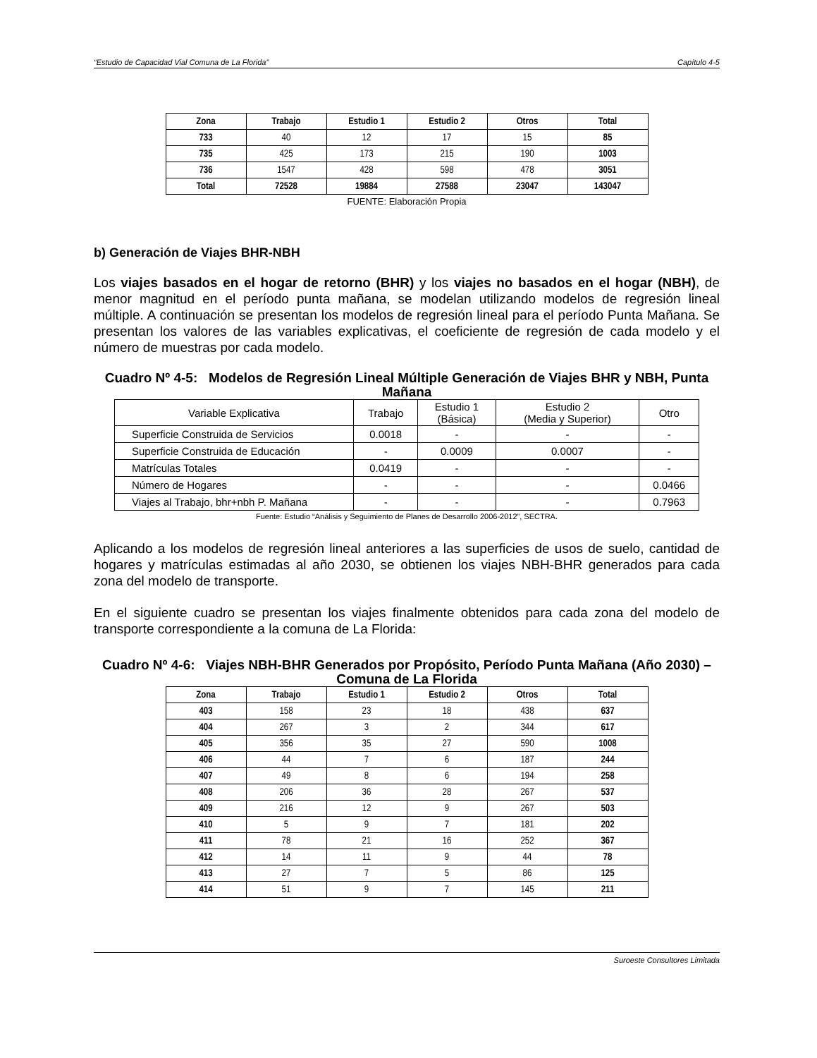“Estudio de Capacidad Vial Comuna de La Florida” Capítulo 4-5
| Zona | Trabajo | Estudio 1 | Estudio 2 | Otros | Total |
| --- | --- | --- | --- | --- | --- |
| 733 | 40 | 12 | 17 | 15 | 85 |
| 735 | 425 | 173 | 215 | 190 | 1003 |
| 736 | 1547 | 428 | 598 | 478 | 3051 |
| Total | 72528 | 19884 | 27588 | 23047 | 143047 |
FUENTE: Elaboración Propia
b) Generación de Viajes BHR-NBH
Los viajes basados en el hogar de retorno (BHR) y los viajes no basados en el hogar (NBH), de menor magnitud en el período punta mañana, se modelan utilizando modelos de regresión lineal múltiple. A continuación se presentan los modelos de regresión lineal para el período Punta Mañana. Se presentan los valores de las variables explicativas, el coeficiente de regresión de cada modelo y el número de muestras por cada modelo.
Cuadro Nº 4-5: Modelos de Regresión Lineal Múltiple Generación de Viajes BHR y NBH, Punta Mañana
| Variable Explicativa | Trabajo | Estudio 1 (Básica) | Estudio 2 (Media y Superior) | Otro |
| Superficie Construida de Servicios | 0.0018 | - | - | - |
| Superficie Construida de Educación | - | 0.0009 | 0.0007 | - |
| Matrículas Totales | 0.0419 | - | - | - |
| Número de Hogares | - | - | - | 0.0466 |
| Viajes al Trabajo, bhr+nbh P. Mañana | - | - | - | 0.7963 |
Fuente: Estudio “Análisis y Seguimiento de Planes de Desarrollo 2006-2012”, SECTRA.
Aplicando a los modelos de regresión lineal anteriores a las superficies de usos de suelo, cantidad de hogares y matrículas estimadas al año 2030, se obtienen los viajes NBH-BHR generados para cada zona del modelo de transporte.
En el siguiente cuadro se presentan los viajes finalmente obtenidos para cada zona del modelo de transporte correspondiente a la comuna de La Florida:
Cuadro Nº 4-6: Viajes NBH-BHR Generados por Propósito, Período Punta Mañana (Año 2030) – Comuna de La Florida
| Zona | Trabajo | Estudio 1 | Estudio 2 | Otros | Total |
| --- | --- | --- | --- | --- | --- |
| 403 | 158 | 23 | 18 | 438 | 637 |
| 404 | 267 | 3 | 2 | 344 | 617 |
| 405 | 356 | 35 | 27 | 590 | 1008 |
| 406 | 44 | 7 | 6 | 187 | 244 |
| 407 | 49 | 8 | 6 | 194 | 258 |
| 408 | 206 | 36 | 28 | 267 | 537 |
| 409 | 216 | 12 | 9 | 267 | 503 |
| 410 | 5 | 9 | 7 | 181 | 202 |
| 411 | 78 | 21 | 16 | 252 | 367 |
| 412 | 14 | 11 | 9 | 44 | 78 |
| 413 | 27 | 7 | 5 | 86 | 125 |
| 414 | 51 | 9 | 7 | 145 | 211 |
Suroeste Consultores Limitada